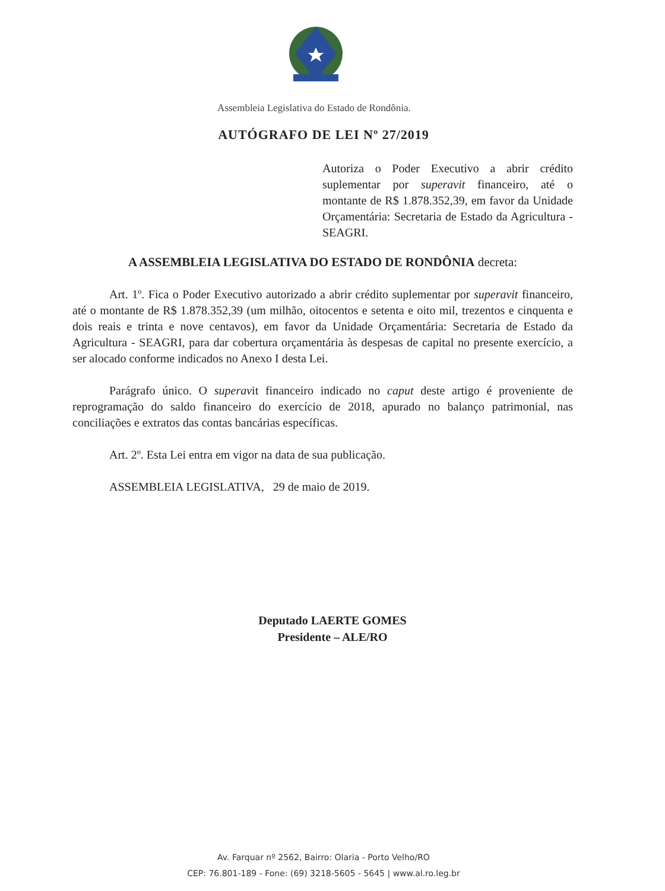Assembleia Legislativa do Estado de Rondônia.
AUTÓGRAFO DE LEI Nº 27/2019
Autoriza o Poder Executivo a abrir crédito suplementar por superavit financeiro, até o montante de R$ 1.878.352,39, em favor da Unidade Orçamentária: Secretaria de Estado da Agricultura - SEAGRI.
A ASSEMBLEIA LEGISLATIVA DO ESTADO DE RONDÔNIA decreta:
Art. 1º. Fica o Poder Executivo autorizado a abrir crédito suplementar por superavit financeiro, até o montante de R$ 1.878.352,39 (um milhão, oitocentos e setenta e oito mil, trezentos e cinquenta e dois reais e trinta e nove centavos), em favor da Unidade Orçamentária: Secretaria de Estado da Agricultura - SEAGRI, para dar cobertura orçamentária às despesas de capital no presente exercício, a ser alocado conforme indicados no Anexo I desta Lei.
Parágrafo único. O superavit financeiro indicado no caput deste artigo é proveniente de reprogramação do saldo financeiro do exercício de 2018, apurado no balanço patrimonial, nas conciliações e extratos das contas bancárias específicas.
Art. 2º. Esta Lei entra em vigor na data de sua publicação.
ASSEMBLEIA LEGISLATIVA, 29 de maio de 2019.
Deputado LAERTE GOMES
Presidente – ALE/RO
Av. Farquar nº 2562, Bairro: Olaria - Porto Velho/RO
CEP: 76.801-189 - Fone: (69) 3218-5605 - 5645 | www.al.ro.leg.br